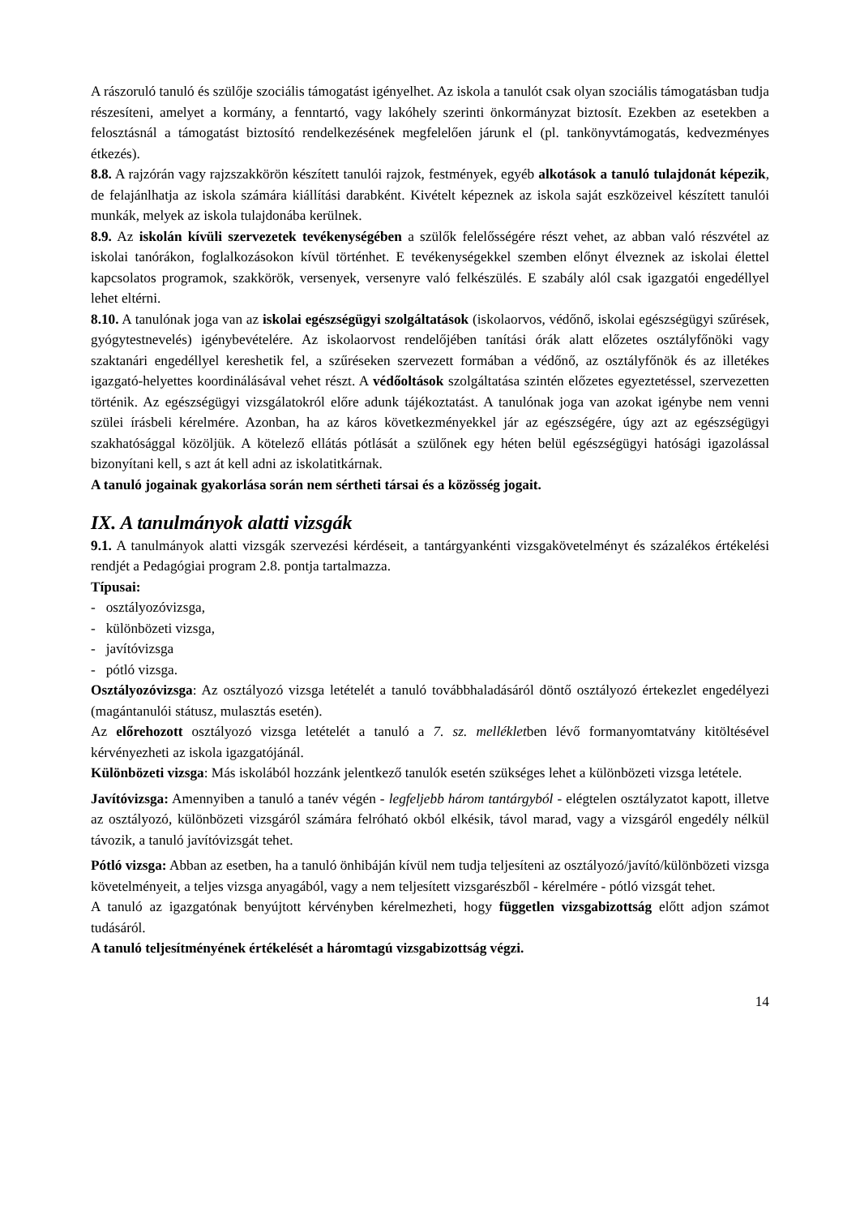A rászoruló tanuló és szülője szociális támogatást igényelhet. Az iskola a tanulót csak olyan szociális támogatásban tudja részesíteni, amelyet a kormány, a fenntartó, vagy lakóhely szerinti önkormányzat biztosít. Ezekben az esetekben a felosztásnál a támogatást biztosító rendelkezésének megfelelően járunk el (pl. tankönyvtámogatás, kedvezményes étkezés).
8.8. A rajzórán vagy rajzszakkörön készített tanulói rajzok, festmények, egyéb alkotások a tanuló tulajdonát képezik, de felajánlhatja az iskola számára kiállítási darabként. Kivételt képeznek az iskola saját eszközeivel készített tanulói munkák, melyek az iskola tulajdonába kerülnek.
8.9. Az iskolán kívüli szervezetek tevékenységében a szülők felelősségére részt vehet, az abban való részvétel az iskolai tanórákon, foglalkozásokon kívül történhet. E tevékenységekkel szemben előnyt élveznek az iskolai élettel kapcsolatos programok, szakkörök, versenyek, versenyre való felkészülés. E szabály alól csak igazgatói engedéllyel lehet eltérni.
8.10. A tanulónak joga van az iskolai egészségügyi szolgáltatások (iskolaorvos, védőnő, iskolai egészségügyi szűrések, gyógytestnevelés) igénybevételére. Az iskolaorvost rendelőjében tanítási órák alatt előzetes osztályfőnöki vagy szaktanári engedéllyel kereshetik fel, a szűréseken szervezett formában a védőnő, az osztályfőnök és az illetékes igazgató-helyettes koordinálásával vehet részt. A védőoltások szolgáltatása szintén előzetes egyeztetéssel, szervezetten történik. Az egészségügyi vizsgálatokról előre adunk tájékoztatást. A tanulónak joga van azokat igénybe nem venni szülei írásbeli kérelmére. Azonban, ha az káros következményekkel jár az egészségére, úgy azt az egészségügyi szakhatósággal közöljük. A kötelező ellátás pótlását a szülőnek egy héten belül egészségügyi hatósági igazolással bizonyítani kell, s azt át kell adni az iskolatitkárnak.
A tanuló jogainak gyakorlása során nem sértheti társai és a közösség jogait.
IX. A tanulmányok alatti vizsgák
9.1. A tanulmányok alatti vizsgák szervezési kérdéseit, a tantárgyankénti vizsgakövetelményt és százalékos értékelési rendjét a Pedagógiai program 2.8. pontja tartalmazza.
Típusai:
- osztályozóvizsga,
- különbözeti vizsga,
- javítóvizsga
- pótló vizsga.
Osztályozóvizsga: Az osztályozó vizsga letételét a tanuló továbbhaladásáról döntő osztályozó értekezlet engedélyezi (magántanulói státusz, mulasztás esetén).
Az előrehozott osztályozó vizsga letételét a tanuló a 7. sz. mellékletben lévő formanyomtatvány kitöltésével kérvényezheti az iskola igazgatójánál.
Különbözeti vizsga: Más iskolából hozzánk jelentkező tanulók esetén szükséges lehet a különbözeti vizsga letétele.
Javítóvizsga: Amennyiben a tanuló a tanév végén - legfeljebb három tantárgyból - elégtelen osztályzatot kapott, illetve az osztályozó, különbözeti vizsgáról számára felróható okból elkésik, távol marad, vagy a vizsgáról engedély nélkül távozik, a tanuló javítóvizsgát tehet.
Pótló vizsga: Abban az esetben, ha a tanuló önhibáján kívül nem tudja teljesíteni az osztályozó/javító/különbözeti vizsga követelményeit, a teljes vizsga anyagából, vagy a nem teljesített vizsgarészből - kérelmére - pótló vizsgát tehet.
A tanuló az igazgatónak benyújtott kérvényben kérelmezheti, hogy független vizsgabizottság előtt adjon számot tudásáról.
A tanuló teljesítményének értékelését a háromtagú vizsgabizottság végzi.
14